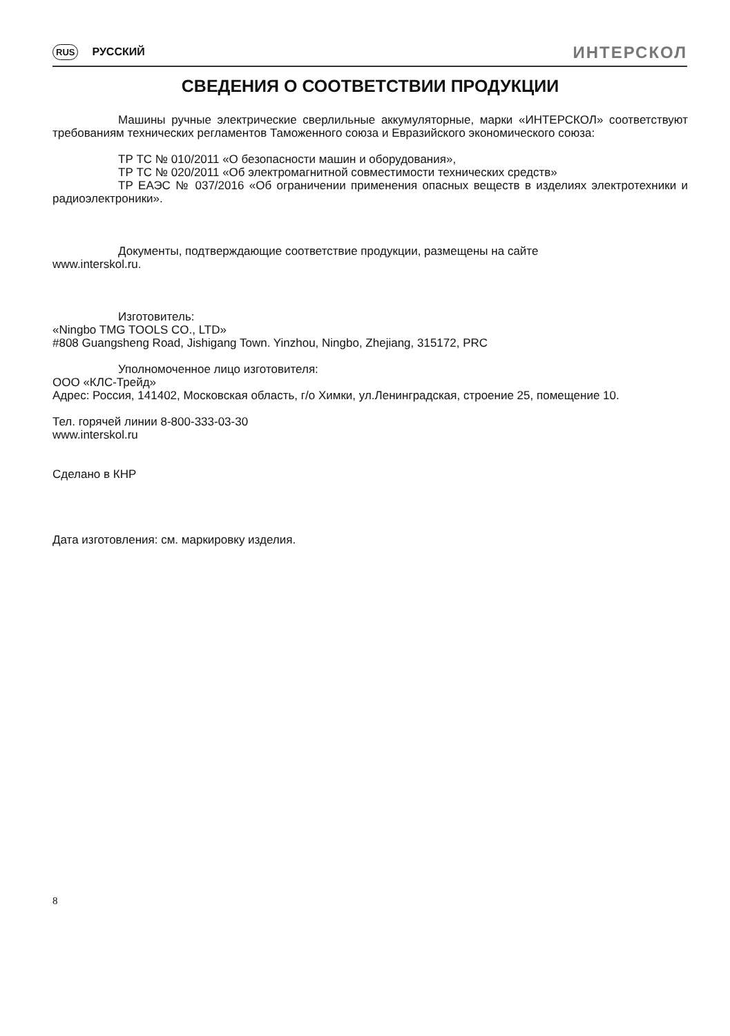RUS РУССКИЙ
ИНТЕРСКОЛ
СВЕДЕНИЯ О СООТВЕТСТВИИ ПРОДУКЦИИ
Машины ручные электрические сверлильные аккумуляторные, марки «ИНТЕРСКОЛ» соответствуют требованиям технических регламентов Таможенного союза и Евразийского экономического союза:
ТР ТС № 010/2011 «О безопасности машин и оборудования»,
ТР ТС № 020/2011 «Об электромагнитной совместимости технических средств»
ТР ЕАЭС № 037/2016 «Об ограничении применения опасных веществ в изделиях электротехники и радиоэлектроники».
Документы, подтверждающие соответствие продукции, размещены на сайте
www.interskol.ru.
Изготовитель:
«Ningbo TMG TOOLS CO., LTD»
#808 Guangsheng Road, Jishigang Town. Yinzhou, Ningbo, Zhejiang, 315172, PRC
Уполномоченное лицо изготовителя:
ООО «КЛС-Трейд»
Адрес: Россия, 141402, Московская область, г/о Химки, ул.Ленинградская, строение 25, помещение 10.
Тел. горячей линии 8-800-333-03-30
www.interskol.ru
Сделано в КНР
Дата изготовления: см. маркировку изделия.
8